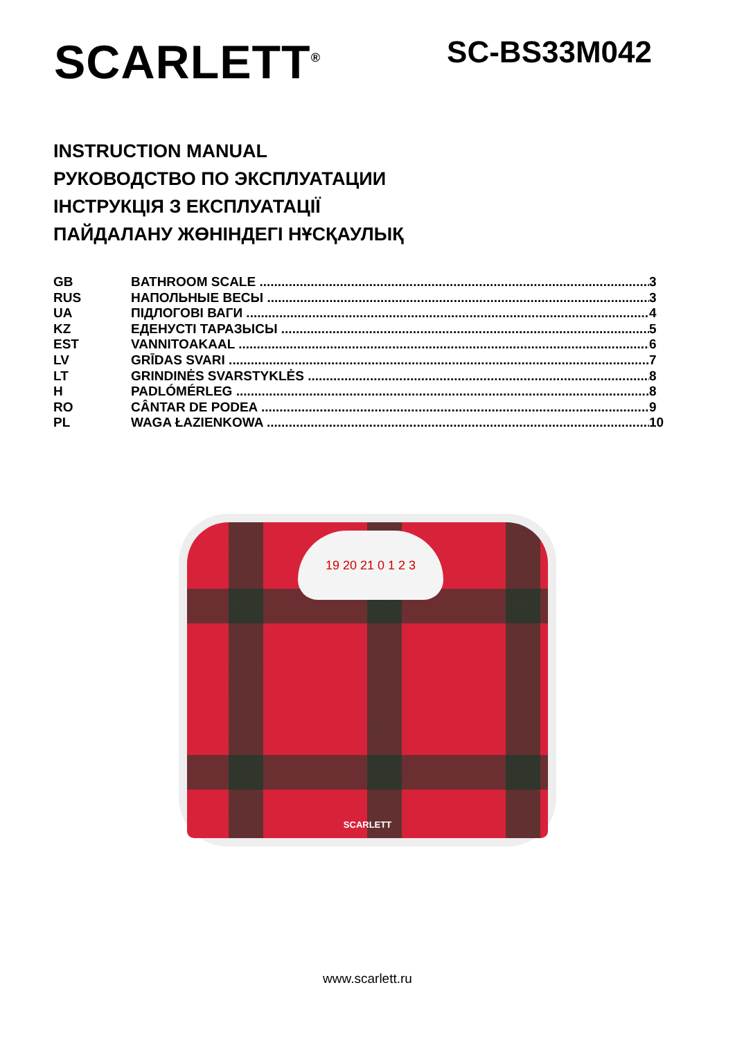SCARLETT<sup>®</sup>
SC-BS33M042
INSTRUCTION MANUAL
РУКОВОДСТВО ПО ЭКСПЛУАТАЦИИ
ІНСТРУКЦІЯ З ЕКСПЛУАТАЦІЇ
ПАЙДАЛАНУ ЖӨНІНДЕГІ НҰСҚАУЛЫҚ
GB BATHROOM SCALE 3
RUS НАПОЛЬНЫЕ ВЕСЫ 3
UA ПІДЛОГОВІ ВАГИ 4
KZ ЕДЕНУСТІ ТАРАЗЫСЫ 5
EST VANNITOAKAAL 6
LV GRĪDAS SVARI 7
LT GRINDINĖS SVARSTYKLĖS 8
H PADLÓMÉRLEG 8
RO CÂNTAR DE PODEA 9
PL WAGA ŁAZIENKOWA 10
19 20 21 0 1 2 3
SCARLETT
www.scarlett.ru